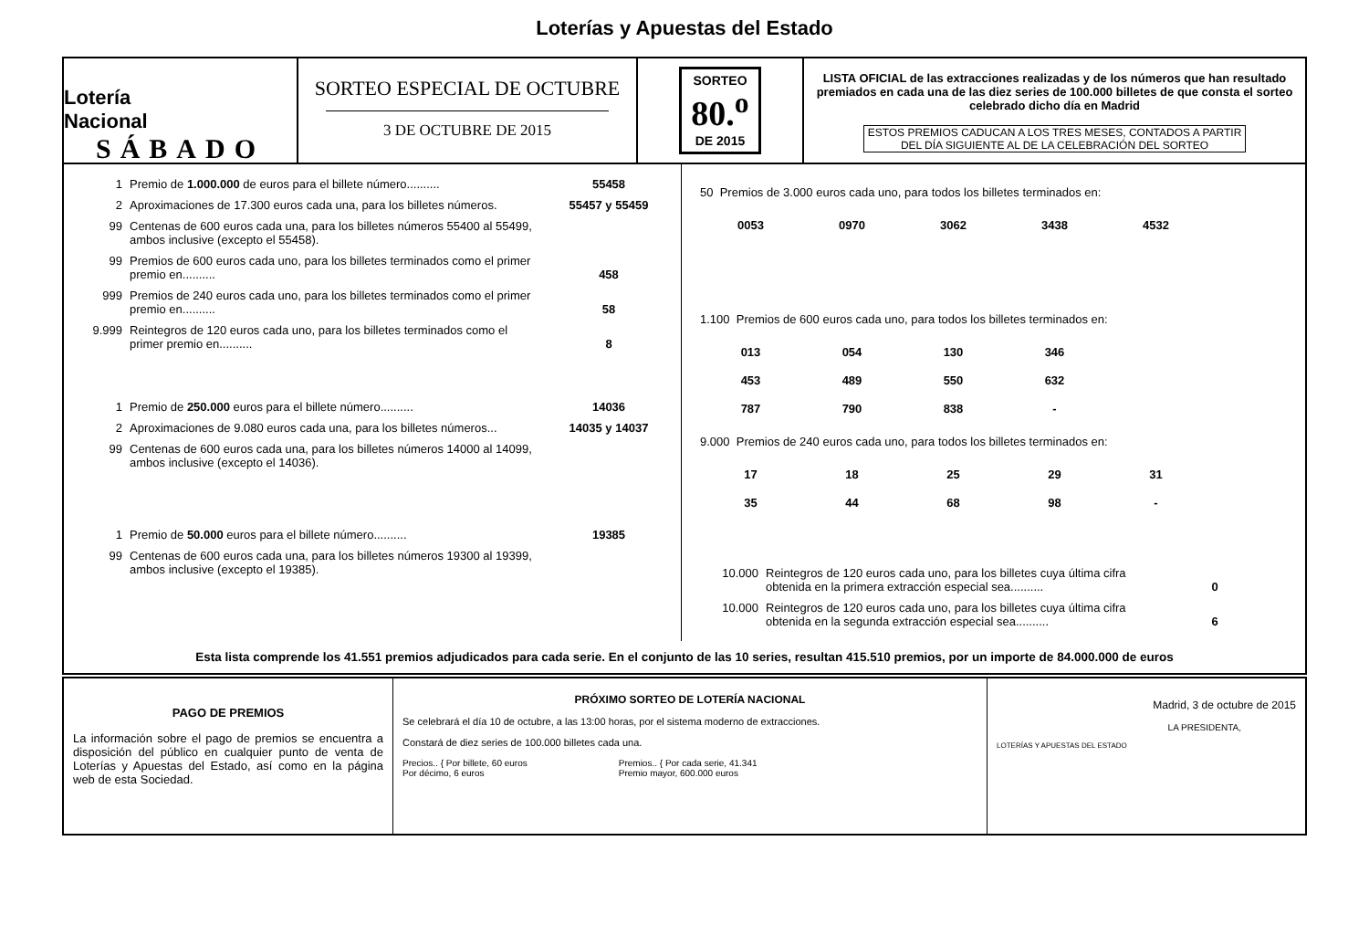Loterías y Apuestas del Estado
Lotería Nacional
SÁBADO
SORTEO ESPECIAL DE OCTUBRE
3 DE OCTUBRE DE 2015
SORTEO
80.<sup>o</sup>
DE 2015
LISTA OFICIAL de las extracciones realizadas y de los números que han resultado premiados en cada una de las diez series de 100.000 billetes de que consta el sorteo celebrado dicho día en Madrid
ESTOS PREMIOS CADUCAN A LOS TRES MESES, CONTADOS A PARTIR
DEL DÍA SIGUIENTE AL DE LA CELEBRACIÓN DEL SORTEO
| 1 | Premio de 1.000.000 de euros para el billete número.......... | 55458 |
| 2 | Aproximaciones de 17.300 euros cada una, para los billetes números. | 55457 y 55459 |
| 99 | Centenas de 600 euros cada una, para los billetes números 55400 al 55499, ambos inclusive (excepto el 55458). | |
| 99 | Premios de 600 euros cada uno, para los billetes terminados como el primer premio en.......... | 458 |
| 999 | Premios de 240 euros cada uno, para los billetes terminados como el primer premio en.......... | 58 |
| 9.999 | Reintegros de 120 euros cada uno, para los billetes terminados como el primer premio en.......... | 8 |
| 1 | Premio de 250.000 euros para el billete número.......... | 14036 |
| 2 | Aproximaciones de 9.080 euros cada una, para los billetes números... | 14035 y 14037 |
| 99 | Centenas de 600 euros cada una, para los billetes números 14000 al 14099, ambos inclusive (excepto el 14036). | |
| 1 | Premio de 50.000 euros para el billete número.......... | 19385 |
| 99 | Centenas de 600 euros cada una, para los billetes números 19300 al 19399, ambos inclusive (excepto el 19385). | |
50 Premios de 3.000 euros cada uno, para todos los billetes terminados en:
| 0053 | 0970 | 3062 | 3438 | 4532 |
1.100 Premios de 600 euros cada uno, para todos los billetes terminados en:
| 013 | 054 | 130 | 346 |
| 453 | 489 | 550 | 632 |
| 787 | 790 | 838 | - |
9.000 Premios de 240 euros cada uno, para todos los billetes terminados en:
| 17 | 18 | 25 | 29 | 31 |
| 35 | 44 | 68 | 98 | - |
| 10.000 | Reintegros de 120 euros cada uno, para los billetes cuya última cifra obtenida en la primera extracción especial sea.......... | 0 |
| 10.000 | Reintegros de 120 euros cada uno, para los billetes cuya última cifra obtenida en la segunda extracción especial sea.......... | 6 |
Esta lista comprende los 41.551 premios adjudicados para cada serie. En el conjunto de las 10 series, resultan 415.510 premios, por un importe de 84.000.000 de euros
PAGO DE PREMIOS
La información sobre el pago de premios se encuentra a disposición del público en cualquier punto de venta de Loterías y Apuestas del Estado, así como en la página web de esta Sociedad.
PRÓXIMO SORTEO DE LOTERÍA NACIONAL
Se celebrará el día 10 de octubre, a las 13:00 horas, por el sistema moderno de extracciones.
Constará de diez series de 100.000 billetes cada una.
Precios.. { Por billete, 60 euros
Por décimo, 6 euros
Premios.. { Por cada serie, 41.341
Premio mayor, 600.000 euros
Madrid, 3 de octubre de 2015
LA PRESIDENTA,
LOTERÍAS Y APUESTAS DEL ESTADO